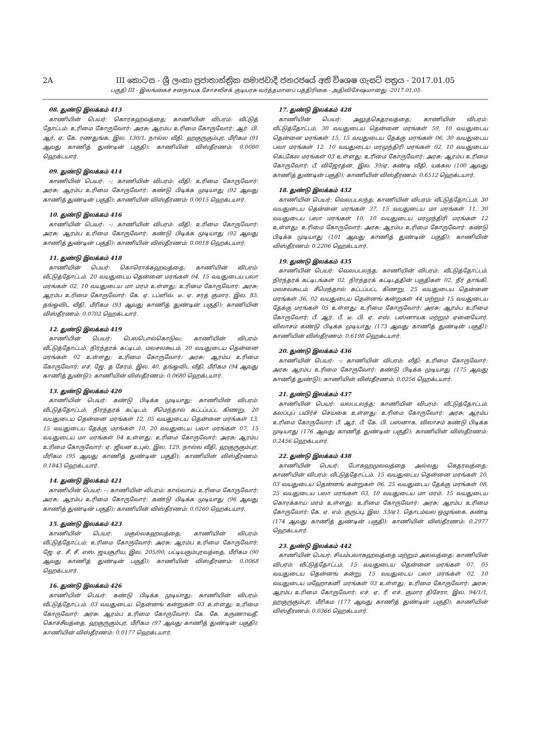2A III කොටස - ශ්‍රී ලංකා ප්‍රජාතාන්ත්‍රික සමාජවාදී ජනරජයේ අති විශෙෂ ගැසට් පත්‍රය - 2017.01.05
பகுதி III - இலங்கைச் சனநாயக சோசலிசக் குடியரசு வர்த்தமானப் பத்திரிகை - அதிவிசேஷமானது -2017.01.05
08. துண்டு இலக்கம் 413
காணியின் பெயர்: கொரகஹவத்தை; காணியின் விபரம்: வீட்டுத் தோட்டம்; உரிமை கோருவோர்: அரசு; ஆரம்ப உரிமை கோருவோர்: ஆர். பி. ஆர். ஏ. கே. ரணதுங்க, இல. 130/1, நால்ல வீதி, ஹகுருகும்புர, மீரிகம (91 ஆவது காணித் துண்டின் பகுதி); காணியின் விஸ்தீரணம்: 0.0080 ஹெக்டயார்.
09. துண்டு இலக்கம் 414
காணியின் பெயர்: –; காணியின் விபரம்: வீதி; உரிமை கோருவோர்: அரசு; ஆரம்ப உரிமை கோருவோர்: கண்டு பிடிக்க முடியாது (92 ஆவது காணித் துண்டின் பகுதி); காணியின் விஸ்தீரணம்: 0.0015 ஹெக்டயார்.
10. துண்டு இலக்கம் 416
காணியின் பெயர்: –; காணியின் விபரம்: வீதி; உரிமை கோருவோர்: அரசு; ஆரம்ப உரிமை கோருவோர்: கண்டு பிடிக்க முடியாது (92 ஆவது காணித் துண்டின் பகுதி); காணியின் விஸ்தீரணம்: 0.0018 ஹெக்டயார்.
11. துண்டு இலக்கம் 418
காணியின் பெயர்: கொரொக்கஹவத்தை; காணியின் விபரம்: வீட்டுத்தோட்டம், 20 வயதுடைய தென்னை மரங்கள் 04, 15 வயதுடைய பலா மரங்கள் 02, 10 வயதுடைய மா மரம் உள்ளது; உரிமை கோருவோர்: அரசு; ஆரம்ப உரிமை கோருவோர்: கே. ஏ. டப்ளிவ். டீ. ஏ. சரத் குமார, இல. 85, தங்ஓவிட வீதி, மீரிகம (93 ஆவது காணித் துண்டின் பகுதி); காணியின் விஸ்தீரணம்: 0.0702 ஹெக்டயார்.
12. துண்டு இலக்கம் 419
காணியின் பெயர்: பெலபொல்கொடுவ; காணியின் விபரம்: வீட்டுத்தோட்டம், நிரந்தரக் கட்டிடம், மலசலகூடம், 20 வயதுடைய தென்னை மரங்கள் 02 உள்ளது; உரிமை கோருவோர்: அரசு; ஆரம்ப உரிமை கோருவோர்: எச், ஜே. த சேரம், இல. 40, தங்ஓவிட வீதி, மீரிகம (94 ஆவது காணித் துண்டு); காணியின் விஸ்தீரணம்: 0.0680 ஹெக்டயார்.
13. துண்டு இலக்கம் 420
காணியின் பெயர்: கண்டு பிடிக்க முடியாது; காணியின் விபரம்: வீட்டுத்தோட்டம், நிரந்தரக் கட்டிடம், சீமெந்தால் கட்டப்பட்ட கிணறு, 20 வயதுடைய தென்னை மரங்கள் 12, 05 வயதுடைய தென்னை மரங்கள் 13, 15 வயதுடைய தேக்கு மரங்கள் 10, 20 வயதுடைய பலா மரங்கள் 07, 15 வயதுடைய மா மரங்கள் 04 உள்ளது; உரிமை கோருவோர்: அரசு; ஆரம்ப உரிமை கோருவோர்: ஏ. ஜீவன உபுல், இல. 129, நால்ல வீதி, ஹகுருகும்புர, மீரிகம (95 ஆவது காணித் துண்டின் பகுதி); காணியின் விஸ்தீரணம்: 0.1843 ஹெக்டயார்.
14. துண்டு இலக்கம் 421
காணியின் பெயர்: –; காணியின் விபரம்: கால்வாய்; உரிமை கோருவோர்: அரசு; ஆரம்ப உரிமை கோருவோர்: கண்டு பிடிக்க முடியாது (96 ஆவது காணித் துண்டின் பகுதி); காணியின் விஸ்தீரணம்: 0.0260 ஹெக்டயார்.
15. துண்டு இலக்கம் 423
காணியின் பெயர்: மகுல்லகஹவத்தை; காணியின் விபரம்: வீட்டுத்தோட்டம்; உரிமை கோருவோர்: அரசு; ஆரம்ப உரிமை கோருவோர்: ஜே. ஏ. சீ. சீ. எஸ். ஜயசூரிய, இல. 205/90, பட்டியகும்புரவத்தை, மீரிகம (90 ஆவது காணித் துண்டின் பகுதி); காணியின் விஸ்தீரணம்: 0.0068 ஹெக்டயார்.
16. துண்டு இலக்கம் 426
காணியின் பெயர்: கண்டு பிடிக்க முடியாது; காணியின் விபரம்: வீட்டுத்தோட்டம், 03 வயதுடைய தென்னங் கன்றுகள் 03 உள்ளது; உரிமை கோருவோர்: அரசு; ஆரம்ப உரிமை கோருவோர்: கே. கே. கருணாவதீ, கொச்சீவத்தை, ஹகுருகும்புர, மீரிகம (97 ஆவது காணித் துண்டின் பகுதி); காணியின் விஸ்தீரணம்: 0.0177 ஹெக்டயார்.
17. துண்டு இலக்கம் 428
காணியின் பெயர்: அலுத்கெதரவத்தை; காணியின் விபரம்: வீட்டுத்தோட்டம், 30 வயதுடைய தென்னை மரங்கள் 59, 10 வயதுடைய தென்னை மரங்கள் 15, 15 வயதுடைய தேக்கு மரங்கள் 06, 30 வயதுடைய பலா மரங்கள் 12, 10 வயதுடைய மரமுந்திரி மரங்கள் 02, 10 வயதுடைய கெடகேல மரங்கள் 03 உள்ளது; உரிமை கோருவோர்: அரசு; ஆரம்ப உரிமை கோருவோர்: பீ. விஜேரத்ன, இல. 39/ஏ, கண்டி வீதி, யக்கல (100 ஆவது காணித் துண்டின் பகுதி); காணியின் விஸ்தீரணம்: 0.6512 ஹெக்டயார்.
18. துண்டு இலக்கம் 432
காணியின் பெயர்: வெலபடலந்த; காணியின் விபரம்: வீட்டுத்தோட்டம், 30 வயதுடைய தென்னை மரங்கள் 37, 15 வயதுடைய மா மரங்கள் 11, 30 வயதுடைய பலா மரங்கள் 10, 10 வயதுடைய மரமுந்திரி மரங்கள் 12 உள்ளது; உரிமை கோருவோர்: அரசு; ஆரம்ப உரிமை கோருவோர்: கண்டு பிடிக்க முடியாது (101 ஆவது காணித் துண்டின் பகுதி); காணியின் விஸ்தீரணம்: 0.2206 ஹெக்டயார்.
19. துண்டு இலக்கம் 435
காணியின் பெயர்: வெலபடலந்த; காணியின் விபரம்: வீட்டுத்தோட்டம், நிரந்தரக் கட்டிடங்கள் 02, நிரந்தரக் கட்டிடத்தின் பகுதிகள் 02, நீர் தாங்கி, மலசலகூடம், சீமெந்தால் கட்டப்பட்ட கிணறு, 25 வயதுடைய தென்னை மரங்கள் 36, 02 வயதுடைய தென்னங் கன்றுகள் 44 மற்றும் 15 வயதுடைய தேக்கு மரங்கள் 05 உள்ளது; உரிமை கோருவோர்: அரசு; ஆரம்ப உரிமை கோருவோர்: பீ. ஆர். பீ. டீ. பி. ஏ. எஸ். பஸ்னாயக மற்றும் ஏனையோர், விலாசம் கண்டு பிடிக்க முடியாது (173 ஆவது காணித் துண்டின் பகுதி); காணியின் விஸ்தீரணம்: 0.6198 ஹெக்டயார்.
20. துண்டு இலக்கம் 436
காணியின் பெயர்: –; காணியின் விபரம்: வீதி; உரிமை கோருவோர்: அரசு; ஆரம்ப உரிமை கோருவோர்: கண்டு பிடிக்க முடியாது (175 ஆவது காணித் துண்டு); காணியின் விஸ்தீரணம்: 0.0256 ஹெக்டயார்.
21. துண்டு இலக்கம் 437
காணியின் பெயர்: வலபடலந்த; காணியின் விபரம்: வீட்டுத்தோட்டம், கலப்புப் பயிர்ச் செய்கை உள்ளது; உரிமை கோருவோர்: அரசு; ஆரம்ப உரிமை கோருவோர்: பீ. ஆர். பீ. கே. பி. பஸ்னாக, விலாசம் கண்டு பிடிக்க முடியாது (176 ஆவது காணித் துண்டின் பகுதி); காணியின் விஸ்தீரணம்: 0.2456 ஹெக்டயார்.
22. துண்டு இலக்கம் 438
காணியின் பெயர்: போகஹமுலவத்தை அல்லது கெதரவத்தை; காணியின் விபரம்: வீட்டுத்தோட்டம், 15 வயதுடைய தென்னை மரங்கள் 20, 03 வயதுடைய தென்னங் கன்றுகள் 06, 25 வயதுடைய தேக்கு மரங்கள் 08, 25 வயதுடைய பலா மரங்கள் 03, 10 வயதுடைய மா மரம், 15 வயதுடைய கொரக்காய் மரம் உள்ளது; உரிமை கோருவோர்: அரசு; ஆரம்ப உரிமை கோருவோர்: கே. ஏ. எம். குருப்பு, இல. 33/ஏ1, தொடம்வல ஒழுங்கை, கண்டி (174 ஆவது காணித் துண்டின் பகுதி); காணியின் விஸ்தீரணம்: 0.2977 ஹெக்டயார்.
23. துண்டு இலக்கம் 442
காணியின் பெயர்: சியம்பலாகஹவத்தை மற்றும் அலவத்தை; காணியின் விபரம்: வீட்டுத்தோட்டம், 15 வயதுடைய தென்னை மரங்கள் 07, 05 வயதுடைய தென்னங் கன்று, 15 வயதுடைய பலா மரங்கள் 02, 10 வயதுடைய மஹோகனி மரங்கள் 03 உள்ளது; உரிமை கோருவோர்: அரசு; ஆரம்ப உரிமை கோருவோர்: எச். ஏ. ரீ. எச். குமார திசேரா, இல. 94/1/1, ஹகுருகும்புர, மீரிகம (177 ஆவது காணித் துண்டின் பகுதி); காணியின் விஸ்தீரணம்: 0.0366 ஹெக்டயார்.